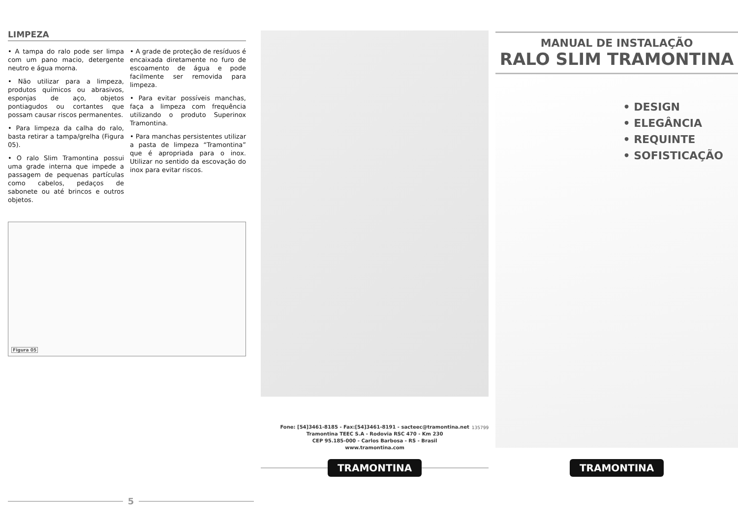LIMPEZA
• A tampa do ralo pode ser limpa com um pano macio, detergente neutro e água morna.
• Não utilizar para a limpeza, produtos químicos ou abrasivos, esponjas de aço, objetos pontiagudos ou cortantes que possam causar riscos permanentes.
• Para limpeza da calha do ralo, basta retirar a tampa/grelha (Figura 05).
• O ralo Slim Tramontina possui uma grade interna que impede a passagem de pequenas partículas como cabelos, pedaços de sabonete ou até brincos e outros objetos.
• A grade de proteção de resíduos é encaixada diretamente no furo de escoamento de água e pode facilmente ser removida para limpeza.
• Para evitar possíveis manchas, faça a limpeza com frequência utilizando o produto Superinox Tramontina.
• Para manchas persistentes utilizar a pasta de limpeza “Tramontina” que é apropriada para o inox. Utilizar no sentido da escovação do inox para evitar riscos.
Figura 05
5
Fone: [54]3461-8185 - Fax:[54]3461-8191 - sacteec@tramontina.net
Tramontina TEEC S.A - Rodovia RSC 470 - Km 230
CEP 95.185-000 - Carlos Barbosa - RS - Brasil
www.tramontina.com
135799
TRAMONTINA
MANUAL DE INSTALAÇÃO
RALO SLIM TRAMONTINA
• DESIGN
• ELEGÂNCIA
• REQUINTE
• SOFISTICAÇÃO
TRAMONTINA